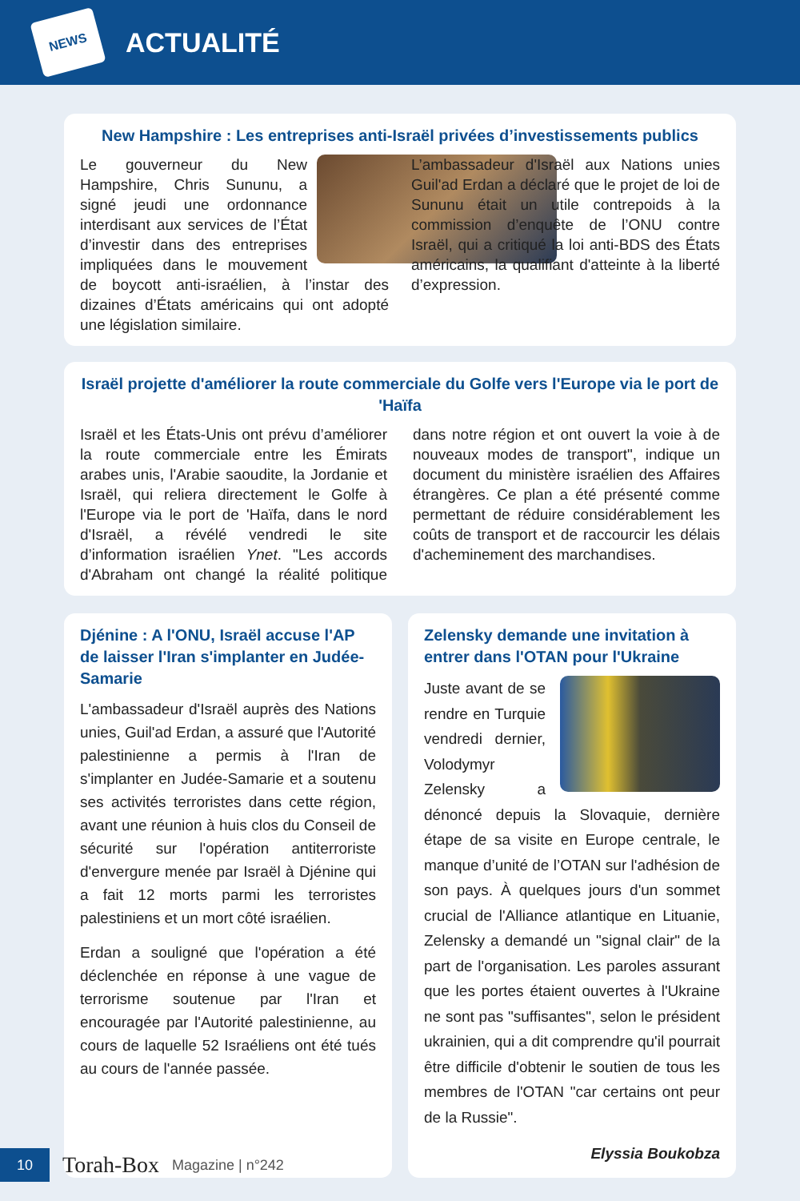NEWS
ACTUALITÉ
New Hampshire : Les entreprises anti-Israël privées d’investissements publics
Le gouverneur du New Hampshire, Chris Sununu, a signé jeudi une ordonnance interdisant aux services de l’État d’investir dans des entreprises impliquées dans le mouvement de boycott anti-israélien, à l’instar des dizaines d’États américains qui ont adopté une législation similaire.
L’ambassadeur d'Israël aux Nations unies Guil'ad Erdan a déclaré que le projet de loi de Sununu était un utile contrepoids à la commission d’enquête de l’ONU contre Israël, qui a critiqué la loi anti-BDS des États américains, la qualifiant d'atteinte à la liberté d’expression.
Israël projette d'améliorer la route commerciale du Golfe vers l'Europe via le port de 'Haïfa
Israël et les États-Unis ont prévu d’améliorer la route commerciale entre les Émirats arabes unis, l'Arabie saoudite, la Jordanie et Israël, qui reliera directement le Golfe à l'Europe via le port de 'Haïfa, dans le nord d'Israël, a révélé vendredi le site d’information israélien Ynet. "Les accords d'Abraham ont changé la réalité politique dans notre région et ont ouvert la voie à de nouveaux modes de transport", indique un document du ministère israélien des Affaires étrangères. Ce plan a été présenté comme permettant de réduire considérablement les coûts de transport et de raccourcir les délais d'acheminement des marchandises.
Djénine : A l'ONU, Israël accuse l'AP de laisser l'Iran s'implanter en Judée-Samarie
L'ambassadeur d'Israël auprès des Nations unies, Guil'ad Erdan, a assuré que l'Autorité palestinienne a permis à l'Iran de s'implanter en Judée-Samarie et a soutenu ses activités terroristes dans cette région, avant une réunion à huis clos du Conseil de sécurité sur l'opération antiterroriste d'envergure menée par Israël à Djénine qui a fait 12 morts parmi les terroristes palestiniens et un mort côté israélien.
Erdan a souligné que l'opération a été déclenchée en réponse à une vague de terrorisme soutenue par l'Iran et encouragée par l'Autorité palestinienne, au cours de laquelle 52 Israéliens ont été tués au cours de l'année passée.
Zelensky demande une invitation à entrer dans l'OTAN pour l'Ukraine
Juste avant de se rendre en Turquie vendredi dernier, Volodymyr Zelensky a dénoncé depuis la Slovaquie, dernière étape de sa visite en Europe centrale, le manque d’unité de l’OTAN sur l'adhésion de son pays. À quelques jours d'un sommet crucial de l'Alliance atlantique en Lituanie, Zelensky a demandé un "signal clair" de la part de l'organisation. Les paroles assurant que les portes étaient ouvertes à l'Ukraine ne sont pas "suffisantes", selon le président ukrainien, qui a dit comprendre qu'il pourrait être difficile d'obtenir le soutien de tous les membres de l'OTAN "car certains ont peur de la Russie".
Elyssia Boukobza
10
Torah-Box Magazine | n°242